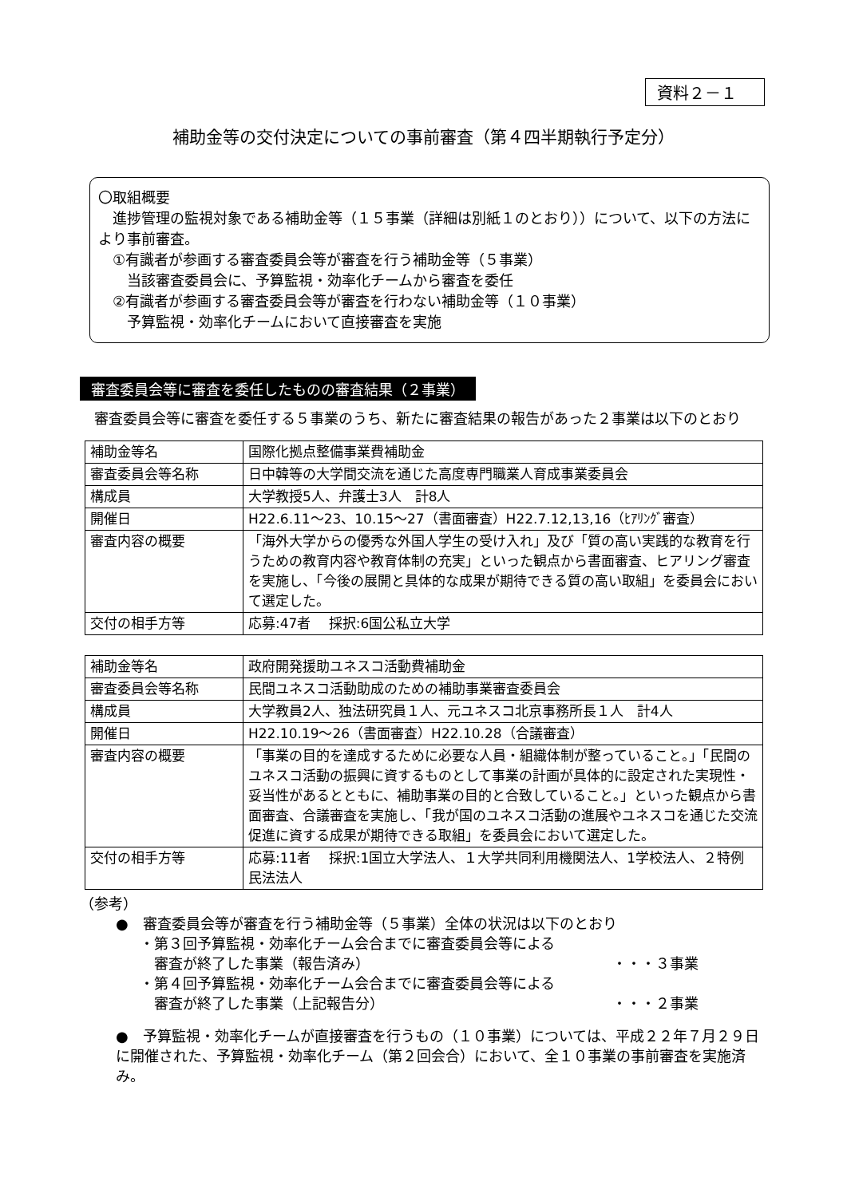資料２－１
補助金等の交付決定についての事前審査（第４四半期執行予定分）
〇取組概要
　進捗管理の監視対象である補助金等（１５事業（詳細は別紙１のとおり））について、以下の方法により事前審査。
　①有識者が参画する審査委員会等が審査を行う補助金等（５事業）
　　当該審査委員会に、予算監視・効率化チームから審査を委任
　②有識者が参画する審査委員会等が審査を行わない補助金等（１０事業）
　　予算監視・効率化チームにおいて直接審査を実施
審査委員会等に審査を委任したものの審査結果（２事業）
　審査委員会等に審査を委任する５事業のうち、新たに審査結果の報告があった２事業は以下のとおり
| 補助金等名 | 国際化拠点整備事業費補助金 |
| 審査委員会等名称 | 日中韓等の大学間交流を通じた高度専門職業人育成事業委員会 |
| 構成員 | 大学教授5人、弁護士3人 計8人 |
| 開催日 | H22.6.11～23、10.15～27（書面審査）H22.7.12,13,16（ﾋｱﾘﾝｸﾞ審査） |
| 審査内容の概要 | 「海外大学からの優秀な外国人学生の受け入れ」及び「質の高い実践的な教育を行うための教育内容や教育体制の充実」といった観点から書面審査、ヒアリング審査を実施し、「今後の展開と具体的な成果が期待できる質の高い取組」を委員会において選定した。 |
| 交付の相手方等 | 応募:47者 採択:6国公私立大学 |
| 補助金等名 | 政府開発援助ユネスコ活動費補助金 |
| 審査委員会等名称 | 民間ユネスコ活動助成のための補助事業審査委員会 |
| 構成員 | 大学教員2人、独法研究員１人、元ユネスコ北京事務所長１人 計4人 |
| 開催日 | H22.10.19～26（書面審査）H22.10.28（合議審査） |
| 審査内容の概要 | 「事業の目的を達成するために必要な人員・組織体制が整っていること。」「民間のユネスコ活動の振興に資するものとして事業の計画が具体的に設定された実現性・妥当性があるとともに、補助事業の目的と合致していること。」といった観点から書面審査、合議審査を実施し、「我が国のユネスコ活動の進展やユネスコを通じた交流促進に資する成果が期待できる取組」を委員会において選定した。 |
| 交付の相手方等 | 応募:11者 採択:1国立大学法人、１大学共同利用機関法人、1学校法人、２特例民法法人 |
（参考）
●　審査委員会等が審査を行う補助金等（５事業）全体の状況は以下のとおり
・第３回予算監視・効率化チーム会合までに審査委員会等による
　審査が終了した事業（報告済み） ・・・３事業
・第４回予算監視・効率化チーム会合までに審査委員会等による
　審査が終了した事業（上記報告分） ・・・２事業
●　予算監視・効率化チームが直接審査を行うもの（１０事業）については、平成２２年７月２９日に開催された、予算監視・効率化チーム（第２回会合）において、全１０事業の事前審査を実施済み。